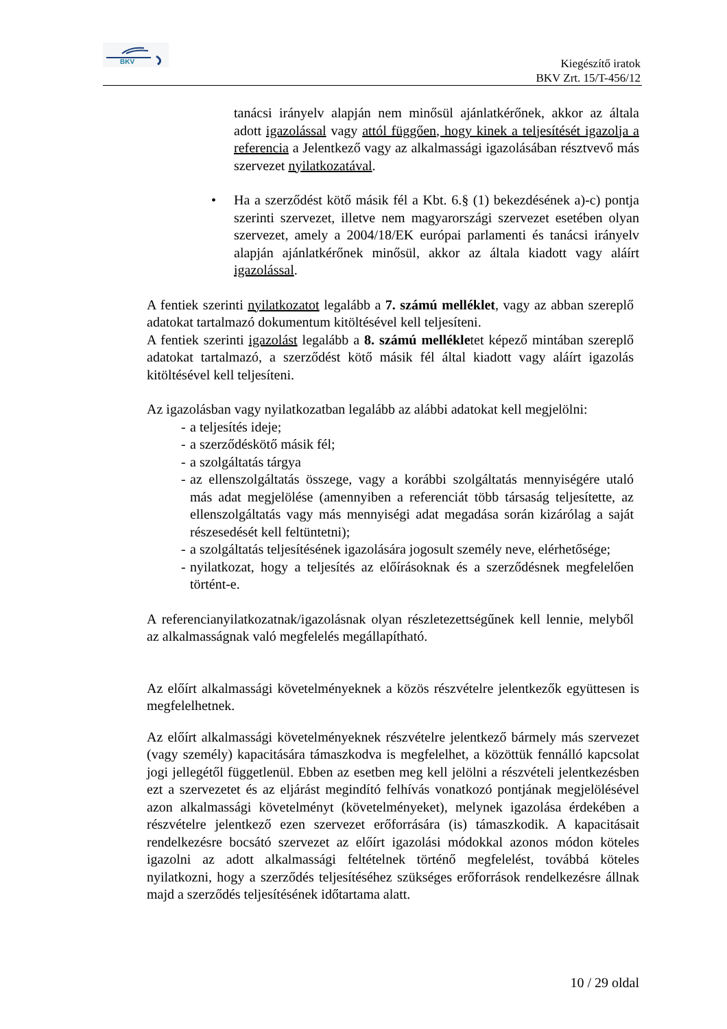BKV
Kiegészítő iratok
BKV Zrt. 15/T-456/12
tanácsi irányelv alapján nem minősül ajánlatkérőnek, akkor az általa adott igazolással vagy attól függően, hogy kinek a teljesítését igazolja a referencia a Jelentkező vagy az alkalmassági igazolásában résztvevő más szervezet nyilatkozatával.
• Ha a szerződést kötő másik fél a Kbt. 6.§ (1) bekezdésének a)-c) pontja szerinti szervezet, illetve nem magyarországi szervezet esetében olyan szervezet, amely a 2004/18/EK európai parlamenti és tanácsi irányelv alapján ajánlatkérőnek minősül, akkor az általa kiadott vagy aláírt igazolással.
A fentiek szerinti nyilatkozatot legalább a 7. számú melléklet, vagy az abban szereplő adatokat tartalmazó dokumentum kitöltésével kell teljesíteni.
A fentiek szerinti igazolást legalább a 8. számú mellékletet képező mintában szereplő adatokat tartalmazó, a szerződést kötő másik fél által kiadott vagy aláírt igazolás kitöltésével kell teljesíteni.
Az igazolásban vagy nyilatkozatban legalább az alábbi adatokat kell megjelölni:
- a teljesítés ideje;
- a szerződéskötő másik fél;
- a szolgáltatás tárgya
- az ellenszolgáltatás összege, vagy a korábbi szolgáltatás mennyiségére utaló más adat megjelölése (amennyiben a referenciát több társaság teljesítette, az ellenszolgáltatás vagy más mennyiségi adat megadása során kizárólag a saját részesedését kell feltüntetni);
- a szolgáltatás teljesítésének igazolására jogosult személy neve, elérhetősége;
- nyilatkozat, hogy a teljesítés az előírásoknak és a szerződésnek megfelelően történt-e.
A referencianyilatkozatnak/igazolásnak olyan részletezettségűnek kell lennie, melyből az alkalmasságnak való megfelelés megállapítható.
Az előírt alkalmassági követelményeknek a közös részvételre jelentkezők együttesen is megfelelhetnek.
Az előírt alkalmassági követelményeknek részvételre jelentkező bármely más szervezet (vagy személy) kapacitására támaszkodva is megfelelhet, a közöttük fennálló kapcsolat jogi jellegétől függetlenül. Ebben az esetben meg kell jelölni a részvételi jelentkezésben ezt a szervezetet és az eljárást megindító felhívás vonatkozó pontjának megjelölésével azon alkalmassági követelményt (követelményeket), melynek igazolása érdekében a részvételre jelentkező ezen szervezet erőforrására (is) támaszkodik. A kapacitásait rendelkezésre bocsátó szervezet az előírt igazolási módokkal azonos módon köteles igazolni az adott alkalmassági feltételnek történő megfelelést, továbbá köteles nyilatkozni, hogy a szerződés teljesítéséhez szükséges erőforrások rendelkezésre állnak majd a szerződés teljesítésének időtartama alatt.
10 / 29 oldal